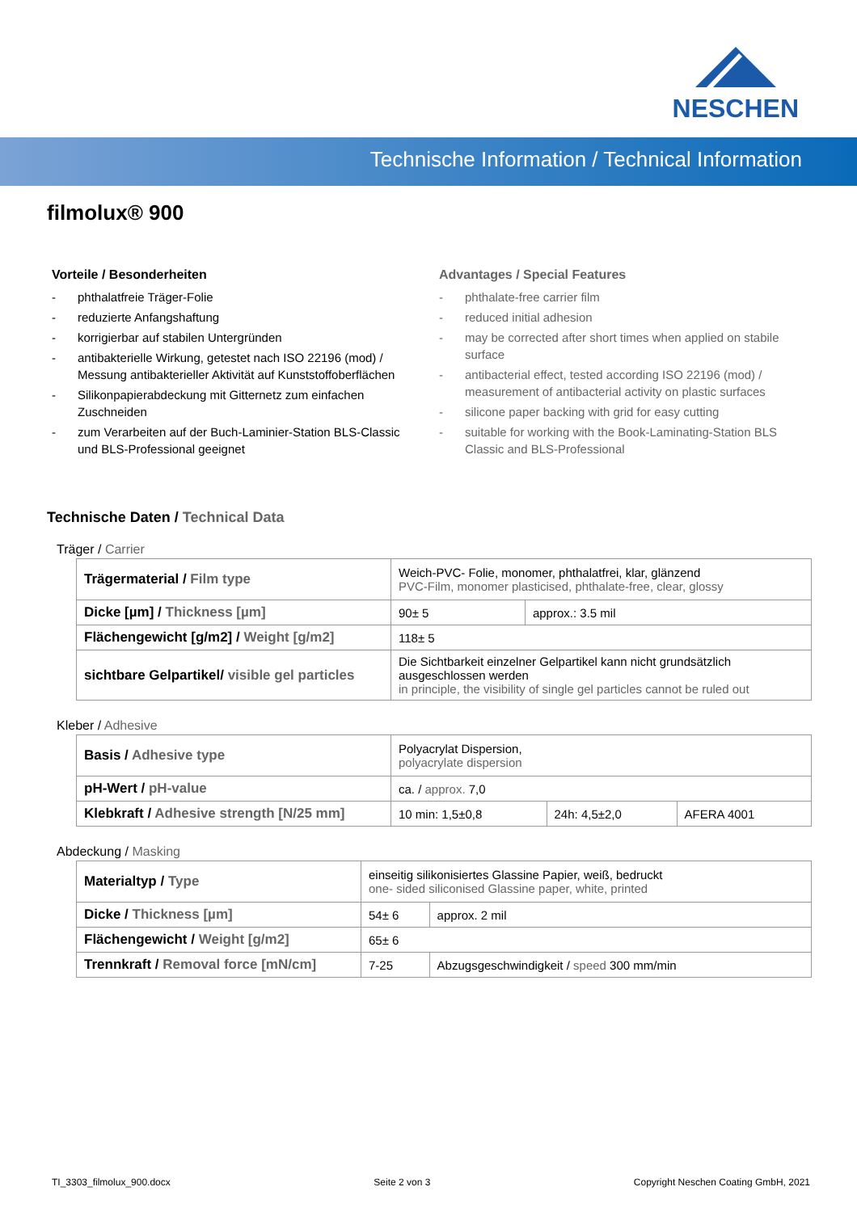NESCHEN
Technische Information / Technical Information
filmolux® 900
Vorteile / Besonderheiten
- phthalatfreie Träger-Folie
- reduzierte Anfangshaftung
- korrigierbar auf stabilen Untergründen
- antibakterielle Wirkung, getestet nach ISO 22196 (mod) / Messung antibakterieller Aktivität auf Kunststoffoberflächen
- Silikonpapierabdeckung mit Gitternetz zum einfachen Zuschneiden
- zum Verarbeiten auf der Buch-Laminier-Station BLS-Classic und BLS-Professional geeignet
Advantages / Special Features
- phthalate-free carrier film
- reduced initial adhesion
- may be corrected after short times when applied on stabile surface
- antibacterial effect, tested according ISO 22196 (mod) / measurement of antibacterial activity on plastic surfaces
- silicone paper backing with grid for easy cutting
- suitable for working with the Book-Laminating-Station BLS Classic and BLS-Professional
Technische Daten / Technical Data
Träger / Carrier
| Trägermaterial / Film type | Weich-PVC- Folie, monomer, phthalatfrei, klar, glänzend PVC-Film, monomer plasticised, phthalate-free, clear, glossy | |
| Dicke [µm] / Thickness [µm] | 90± 5 | approx.: 3.5 mil |
| Flächengewicht [g/m2] / Weight [g/m2] | 118± 5 | |
| sichtbare Gelpartikel/ visible gel particles | Die Sichtbarkeit einzelner Gelpartikel kann nicht grundsätzlich ausgeschlossen werden in principle, the visibility of single gel particles cannot be ruled out | |
Kleber / Adhesive
| Basis / Adhesive type | Polyacrylat Dispersion, polyacrylate dispersion | | |
| pH-Wert / pH-value | ca. / approx. 7,0 | | |
| Klebkraft / Adhesive strength [N/25 mm] | 10 min: 1,5±0,8 | 24h: 4,5±2,0 | AFERA 4001 |
Abdeckung / Masking
| Materialtyp / Type | einseitig silikonisiertes Glassine Papier, weiß, bedruckt one- sided siliconised Glassine paper, white, printed | | |
| Dicke / Thickness [µm] | 54± 6 | | approx. 2 mil |
| Flächengewicht / Weight [g/m2] | 65± 6 | | |
| Trennkraft / Removal force [mN/cm] | 7-25 | Abzugsgeschwindigkeit / speed 300 mm/min | |
TI_3303_filmolux_900.docx Seite 2 von 3 Copyright Neschen Coating GmbH, 2021